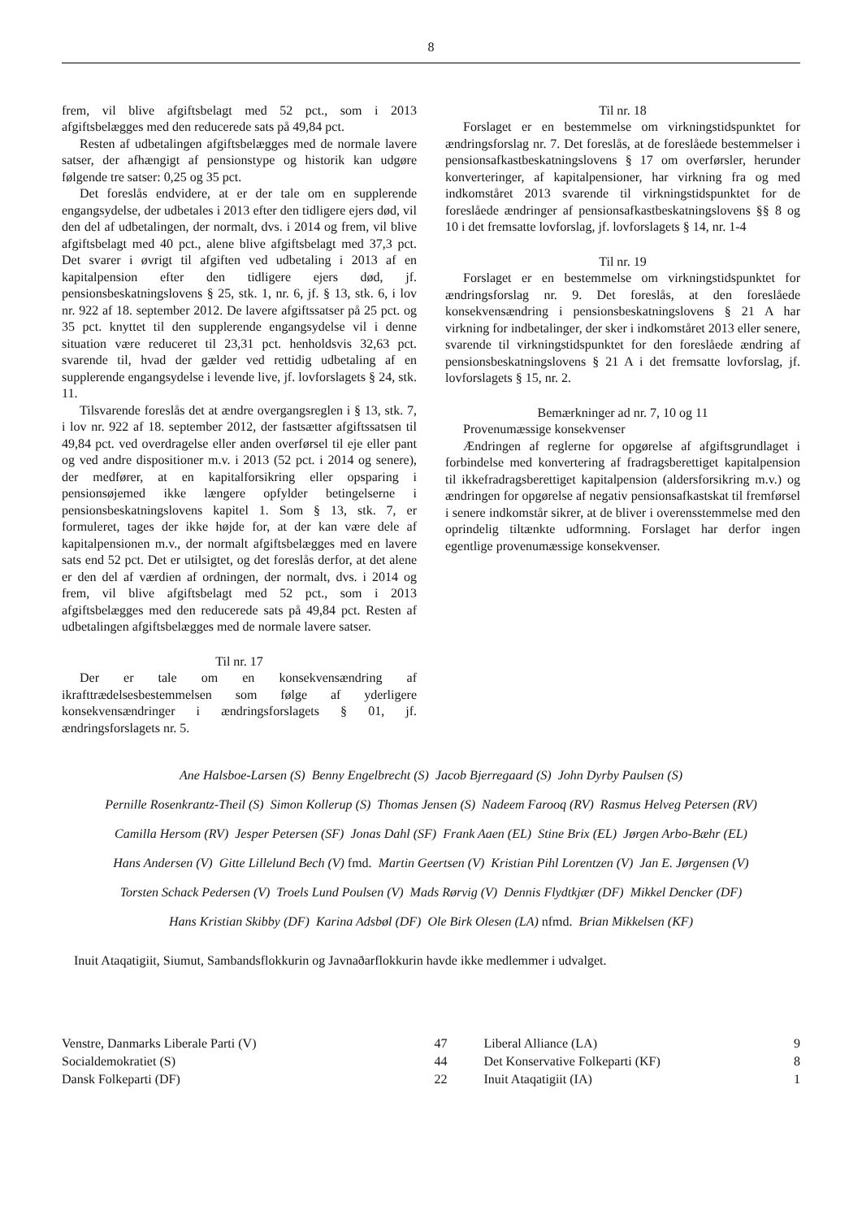8
frem, vil blive afgiftsbelagt med 52 pct., som i 2013 afgiftsbelægges med den reducerede sats på 49,84 pct.
Resten af udbetalingen afgiftsbelægges med de normale lavere satser, der afhængigt af pensionstype og historik kan udgøre følgende tre satser: 0,25 og 35 pct.
Det foreslås endvidere, at er der tale om en supplerende engangsydelse, der udbetales i 2013 efter den tidligere ejers død, vil den del af udbetalingen, der normalt, dvs. i 2014 og frem, vil blive afgiftsbelagt med 40 pct., alene blive afgiftsbelagt med 37,3 pct. Det svarer i øvrigt til afgiften ved udbetaling i 2013 af en kapitalpension efter den tidligere ejers død, jf. pensionsbeskatningslovens § 25, stk. 1, nr. 6, jf. § 13, stk. 6, i lov nr. 922 af 18. september 2012. De lavere afgiftssatser på 25 pct. og 35 pct. knyttet til den supplerende engangsydelse vil i denne situation være reduceret til 23,31 pct. henholdsvis 32,63 pct. svarende til, hvad der gælder ved rettidig udbetaling af en supplerende engangsydelse i levende live, jf. lovforslagets § 24, stk. 11.
Tilsvarende foreslås det at ændre overgangsreglen i § 13, stk. 7, i lov nr. 922 af 18. september 2012, der fastsætter afgiftssatsen til 49,84 pct. ved overdragelse eller anden overførsel til eje eller pant og ved andre dispositioner m.v. i 2013 (52 pct. i 2014 og senere), der medfører, at en kapitalforsikring eller opsparing i pensionsøjemed ikke længere opfylder betingelserne i pensionsbeskatningslovens kapitel 1. Som § 13, stk. 7, er formuleret, tages der ikke højde for, at der kan være dele af kapitalpensionen m.v., der normalt afgiftsbelægges med en lavere sats end 52 pct. Det er utilsigtet, og det foreslås derfor, at det alene er den del af værdien af ordningen, der normalt, dvs. i 2014 og frem, vil blive afgiftsbelagt med 52 pct., som i 2013 afgiftsbelægges med den reducerede sats på 49,84 pct. Resten af udbetalingen afgiftsbelægges med de normale lavere satser.
Til nr. 17
Der er tale om en konsekvensændring af ikrafttrædelsesbestemmelsen som følge af yderligere konsekvensændringer i ændringsforslagets § 01, jf. ændringsforslagets nr. 5.
Til nr. 18
Forslaget er en bestemmelse om virkningstidspunktet for ændringsforslag nr. 7. Det foreslås, at de foreslåede bestemmelser i pensionsafkastbeskatningslovens § 17 om overførsler, herunder konverteringer, af kapitalpensioner, har virkning fra og med indkomståret 2013 svarende til virkningstidspunktet for de foreslåede ændringer af pensionsafkastbeskatningslovens §§ 8 og 10 i det fremsatte lovforslag, jf. lovforslagets § 14, nr. 1-4
Til nr. 19
Forslaget er en bestemmelse om virkningstidspunktet for ændringsforslag nr. 9. Det foreslås, at den foreslåede konsekvensændring i pensionsbeskatningslovens § 21 A har virkning for indbetalinger, der sker i indkomståret 2013 eller senere, svarende til virkningstidspunktet for den foreslåede ændring af pensionsbeskatningslovens § 21 A i det fremsatte lovforslag, jf. lovforslagets § 15, nr. 2.
Bemærkninger ad nr. 7, 10 og 11
Provenumæssige konsekvenser
Ændringen af reglerne for opgørelse af afgiftsgrundlaget i forbindelse med konvertering af fradragsberettiget kapitalpension til ikkefradragsberettiget kapitalpension (aldersforsikring m.v.) og ændringen for opgørelse af negativ pensionsafkastskat til fremførsel i senere indkomstår sikrer, at de bliver i overensstemmelse med den oprindelig tiltænkte udformning. Forslaget har derfor ingen egentlige provenumæssige konsekvenser.
Ane Halsboe-Larsen (S) Benny Engelbrecht (S) Jacob Bjerregaard (S) John Dyrby Paulsen (S)
Pernille Rosenkrantz-Theil (S) Simon Kollerup (S) Thomas Jensen (S) Nadeem Farooq (RV) Rasmus Helveg Petersen (RV)
Camilla Hersom (RV) Jesper Petersen (SF) Jonas Dahl (SF) Frank Aaen (EL) Stine Brix (EL) Jørgen Arbo-Bæhr (EL)
Hans Andersen (V) Gitte Lillelund Bech (V) fmd. Martin Geertsen (V) Kristian Pihl Lorentzen (V) Jan E. Jørgensen (V)
Torsten Schack Pedersen (V) Troels Lund Poulsen (V) Mads Rørvig (V) Dennis Flydtkjær (DF) Mikkel Dencker (DF)
Hans Kristian Skibby (DF) Karina Adsbøl (DF) Ole Birk Olesen (LA) nfmd. Brian Mikkelsen (KF)
Inuit Ataqatigiit, Siumut, Sambandsflokkurin og Javnaðarflokkurin havde ikke medlemmer i udvalget.
| Venstre, Danmarks Liberale Parti (V) | 47 | Liberal Alliance (LA) | 9 |
| Socialdemokratiet (S) | 44 | Det Konservative Folkeparti (KF) | 8 |
| Dansk Folkeparti (DF) | 22 | Inuit Ataqatigiit (IA) | 1 |